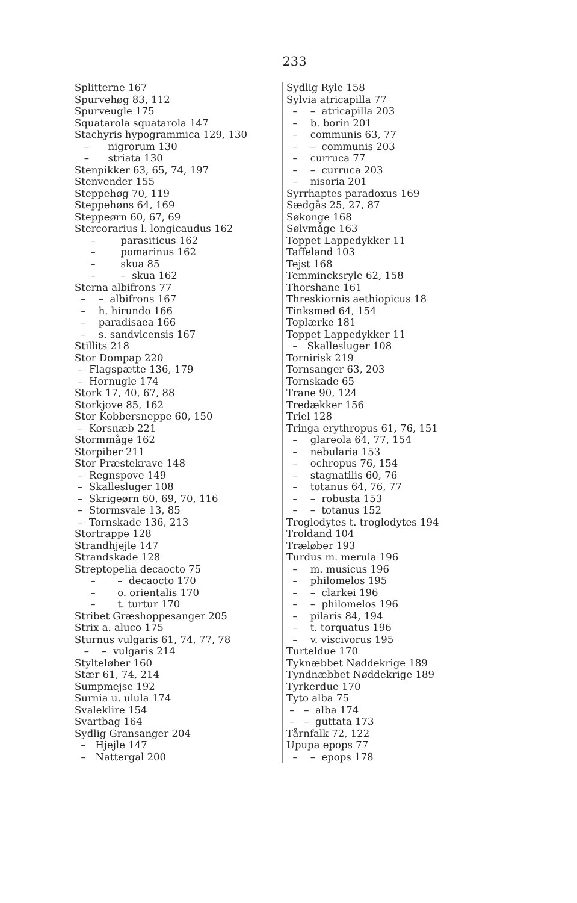233
Splitterne 167
Spurvehøg 83, 112
Spurveugle 175
Squatarola squatarola 147
Stachyris hypogrammica 129, 130
– nigrorum 130
– striata 130
Stenpikker 63, 65, 74, 197
Stenvender 155
Steppehøg 70, 119
Steppehøns 64, 169
Steppeørn 60, 67, 69
Stercorarius l. longicaudus 162
– parasiticus 162
– pomarinus 162
– skua 85
– – skua 162
Sterna albifrons 77
– – albifrons 167
– h. hirundo 166
– paradisaea 166
– s. sandvicensis 167
Stillits 218
Stor Dompap 220
– Flagspætte 136, 179
– Hornugle 174
Stork 17, 40, 67, 88
Storkjove 85, 162
Stor Kobbersneppe 60, 150
– Korsnæb 221
Stormmåge 162
Storpiber 211
Stor Præstekrave 148
– Regnspove 149
– Skallesluger 108
– Skrigeørn 60, 69, 70, 116
– Stormsvale 13, 85
– Tornskade 136, 213
Stortrappe 128
Strandhjejle 147
Strandskade 128
Streptopelia decaocto 75
– – decaocto 170
– o. orientalis 170
– t. turtur 170
Stribet Græshoppesanger 205
Strix a. aluco 175
Sturnus vulgaris 61, 74, 77, 78
– – vulgaris 214
Stylteløber 160
Stær 61, 74, 214
Sumpmejse 192
Surnia u. ulula 174
Svaleklire 154
Svartbag 164
Sydlig Gransanger 204
– Hjejle 147
– Nattergal 200
Sydlig Ryle 158
Sylvia atricapilla 77
– – atricapilla 203
– b. borin 201
– communis 63, 77
– – communis 203
– curruca 77
– – curruca 203
– nisoria 201
Syrrhaptes paradoxus 169
Sædgås 25, 27, 87
Søkonge 168
Sølvmåge 163
Toppet Lappedykker 11
Taffeland 103
Tejst 168
Temmincksryle 62, 158
Thorshane 161
Threskiornis aethiopicus 18
Tinksmed 64, 154
Toplærke 181
Toppet Lappedykker 11
– Skallesluger 108
Tornirisk 219
Tornsanger 63, 203
Tornskade 65
Trane 90, 124
Tredækker 156
Triel 128
Tringa erythropus 61, 76, 151
– glareola 64, 77, 154
– nebularia 153
– ochropus 76, 154
– stagnatilis 60, 76
– totanus 64, 76, 77
– – robusta 153
– – totanus 152
Troglodytes t. troglodytes 194
Troldand 104
Træløber 193
Turdus m. merula 196
– m. musicus 196
– philomelos 195
– – clarkei 196
– – philomelos 196
– pilaris 84, 194
– t. torquatus 196
– v. viscivorus 195
Turteldue 170
Tyknæbbet Nøddekrige 189
Tyndnæbbet Nøddekrige 189
Tyrkerdue 170
Tyto alba 75
– – alba 174
– – guttata 173
Tårnfalk 72, 122
Upupa epops 77
– – epops 178